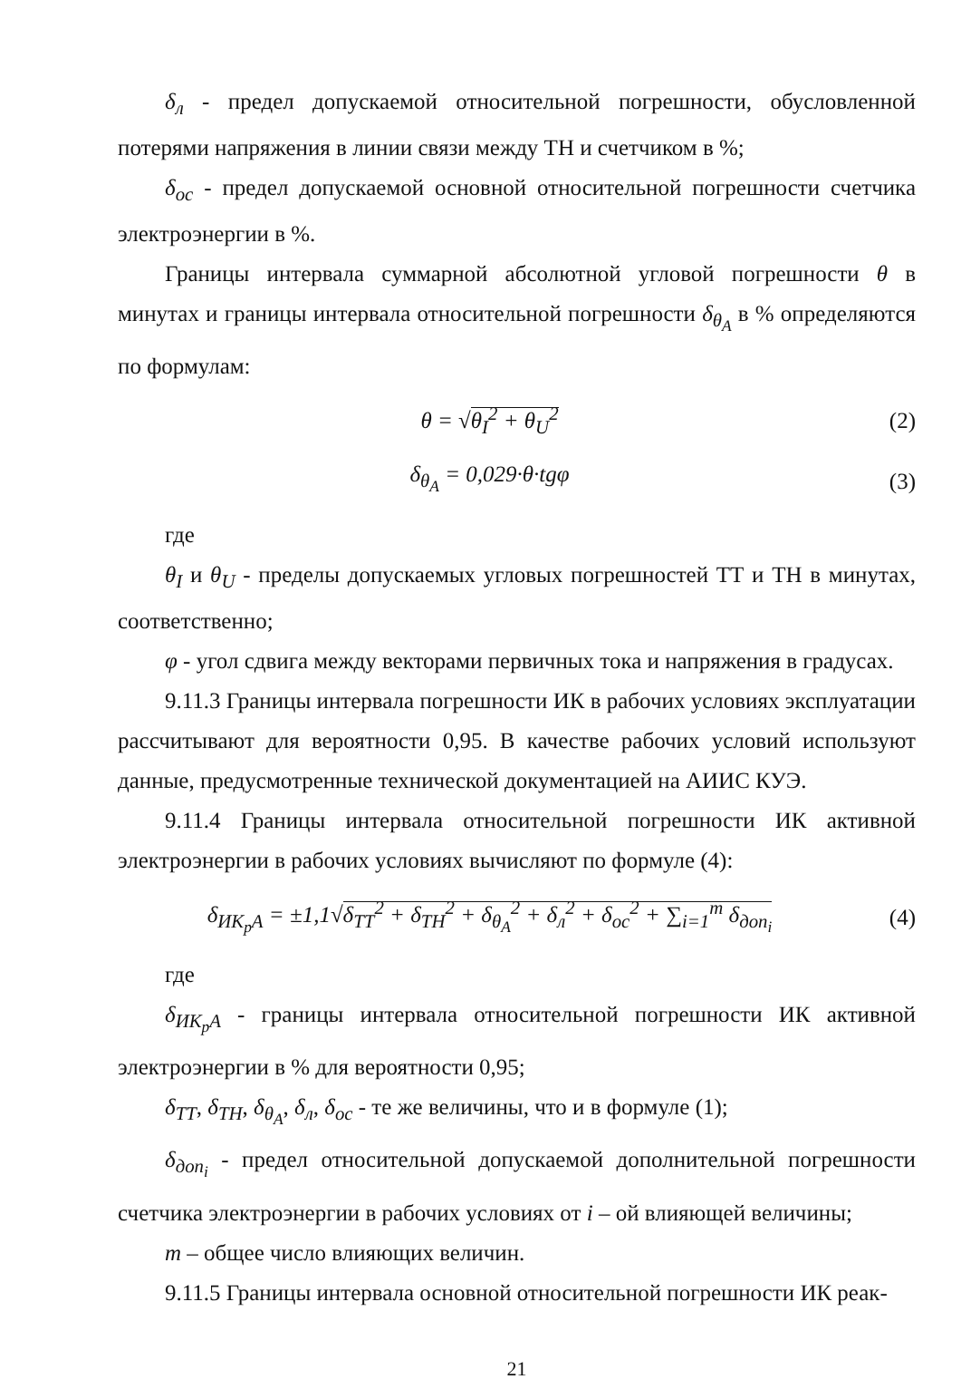δ<sub>л</sub> - предел допускаемой относительной погрешности, обусловленной потерями напряжения в линии связи между ТН и счетчиком в %;
δ<sub>ос</sub> - предел допускаемой основной относительной погрешности счетчика электроэнергии в %.
Границы интервала суммарной абсолютной угловой погрешности θ в минутах и границы интервала относительной погрешности δ<sub>θ<sub>A</sub></sub> в % определяются по формулам:
θ = √θ<sub>I</sub><sup>2</sup> + θ<sub>U</sub><sup>2</sup> (2)
δ<sub>θ<sub>A</sub></sub> = 0,029·θ·tgφ (3)
где
θ<sub>I</sub> и θ<sub>U</sub> - пределы допускаемых угловых погрешностей ТТ и ТН в минутах, соответственно;
φ - угол сдвига между векторами первичных тока и напряжения в градусах.
9.11.3 Границы интервала погрешности ИК в рабочих условиях эксплуатации рассчитывают для вероятности 0,95. В качестве рабочих условий используют данные, предусмотренные технической документацией на АИИС КУЭ.
9.11.4 Границы интервала относительной погрешности ИК активной электроэнергии в рабочих условиях вычисляют по формуле (4):
δ<sub>ИК<sub>р</sub>А</sub> = ±1,1√δ<sub>ТТ</sub><sup>2</sup> + δ<sub>ТН</sub><sup>2</sup> + δ<sub>θ<sub>A</sub></sub><sup>2</sup> + δ<sub>л</sub><sup>2</sup> + δ<sub>ос</sub><sup>2</sup> + ∑<sub>i=1</sub><sup>m</sup> δ<sub>доп<sub>i</sub></sub> (4)
где
δ<sub>ИК<sub>р</sub>А</sub> - границы интервала относительной погрешности ИК активной электроэнергии в % для вероятности 0,95;
δ<sub>ТТ</sub>, δ<sub>ТН</sub>, δ<sub>θ<sub>A</sub></sub>, δ<sub>л</sub>, δ<sub>ос</sub> - те же величины, что и в формуле (1);
δ<sub>доп<sub>i</sub></sub> - предел относительной допускаемой дополнительной погрешности счетчика электроэнергии в рабочих условиях от i – ой влияющей величины;
m – общее число влияющих величин.
9.11.5 Границы интервала основной относительной погрешности ИК реак-
21